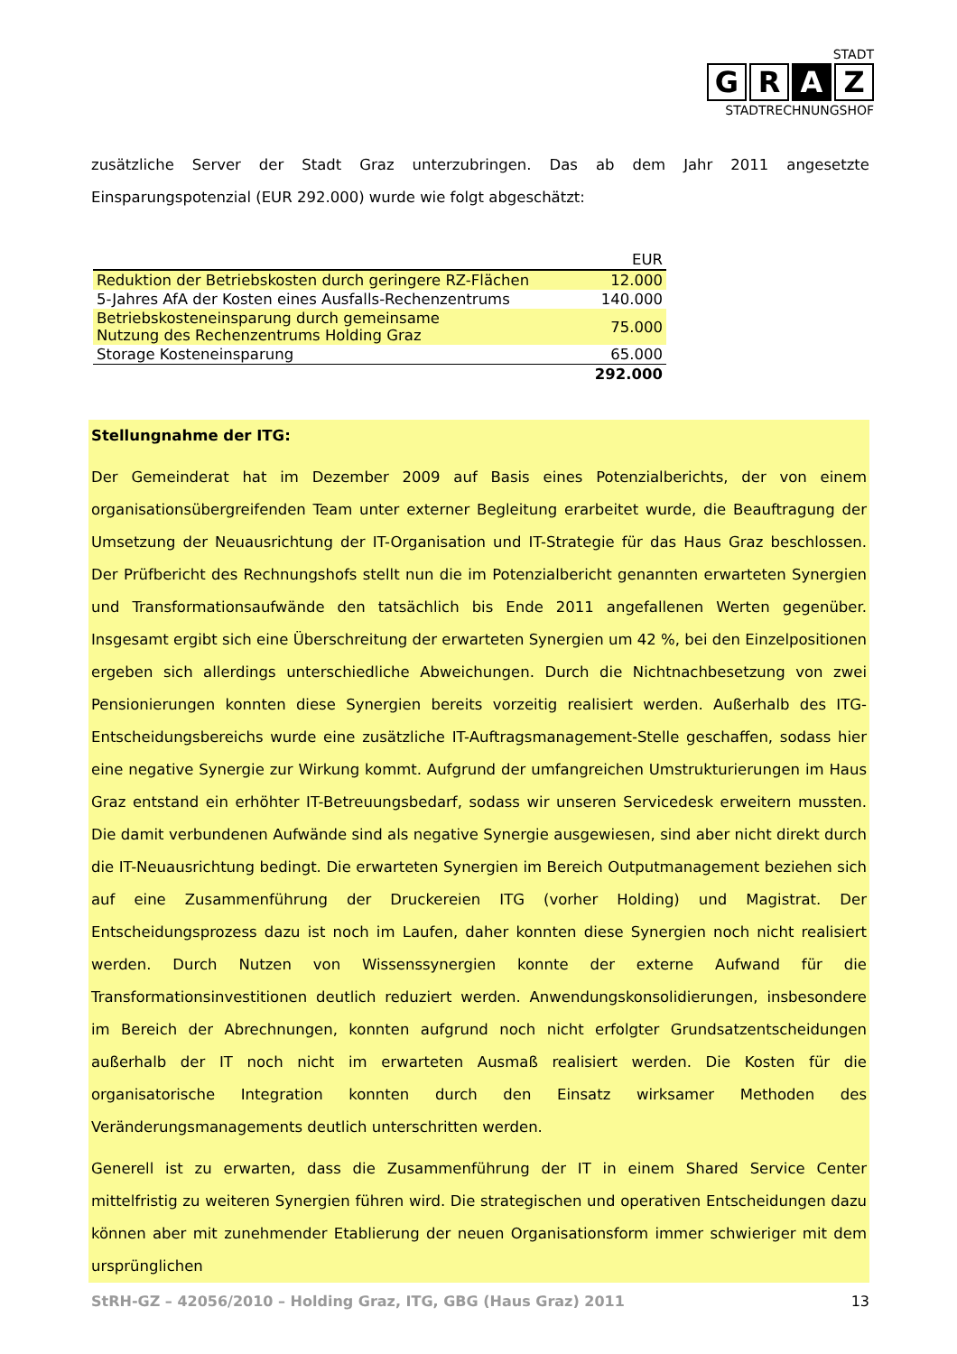STADT
G R A Z
STADTRECHNUNGSHOF
zusätzliche Server der Stadt Graz unterzubringen. Das ab dem Jahr 2011 angesetzte Einsparungspotenzial (EUR 292.000) wurde wie folgt abgeschätzt:
| | EUR |
| Reduktion der Betriebskosten durch geringere RZ-Flächen | 12.000 |
| 5-Jahres AfA der Kosten eines Ausfalls-Rechenzentrums | 140.000 |
| Betriebskosteneinsparung durch gemeinsame Nutzung des Rechenzentrums Holding Graz | 75.000 |
| Storage Kosteneinsparung | 65.000 |
| | 292.000 |
Stellungnahme der ITG:
Der Gemeinderat hat im Dezember 2009 auf Basis eines Potenzialberichts, der von einem organisationsübergreifenden Team unter externer Begleitung erarbeitet wurde, die Beauftragung der Umsetzung der Neuausrichtung der IT-Organisation und IT-Strategie für das Haus Graz beschlossen. Der Prüfbericht des Rechnungshofs stellt nun die im Potenzialbericht genannten erwarteten Synergien und Transformationsaufwände den tatsächlich bis Ende 2011 angefallenen Werten gegenüber. Insgesamt ergibt sich eine Überschreitung der erwarteten Synergien um 42 %, bei den Einzelpositionen ergeben sich allerdings unterschiedliche Abweichungen. Durch die Nichtnachbesetzung von zwei Pensionierungen konnten diese Synergien bereits vorzeitig realisiert werden. Außerhalb des ITG-Entscheidungsbereichs wurde eine zusätzliche IT-Auftragsmanagement-Stelle geschaffen, sodass hier eine negative Synergie zur Wirkung kommt. Aufgrund der umfangreichen Umstrukturierungen im Haus Graz entstand ein erhöhter IT-Betreuungsbedarf, sodass wir unseren Servicedesk erweitern mussten. Die damit verbundenen Aufwände sind als negative Synergie ausgewiesen, sind aber nicht direkt durch die IT-Neuausrichtung bedingt. Die erwarteten Synergien im Bereich Outputmanagement beziehen sich auf eine Zusammenführung der Druckereien ITG (vorher Holding) und Magistrat. Der Entscheidungsprozess dazu ist noch im Laufen, daher konnten diese Synergien noch nicht realisiert werden. Durch Nutzen von Wissenssynergien konnte der externe Aufwand für die Transformationsinvestitionen deutlich reduziert werden. Anwendungskonsolidierungen, insbesondere im Bereich der Abrechnungen, konnten aufgrund noch nicht erfolgter Grundsatzentscheidungen außerhalb der IT noch nicht im erwarteten Ausmaß realisiert werden. Die Kosten für die organisatorische Integration konnten durch den Einsatz wirksamer Methoden des Veränderungsmanagements deutlich unterschritten werden.
Generell ist zu erwarten, dass die Zusammenführung der IT in einem Shared Service Center mittelfristig zu weiteren Synergien führen wird. Die strategischen und operativen Entscheidungen dazu können aber mit zunehmender Etablierung der neuen Organisationsform immer schwieriger mit dem ursprünglichen
StRH-GZ – 42056/2010 – Holding Graz, ITG, GBG (Haus Graz) 2011 13